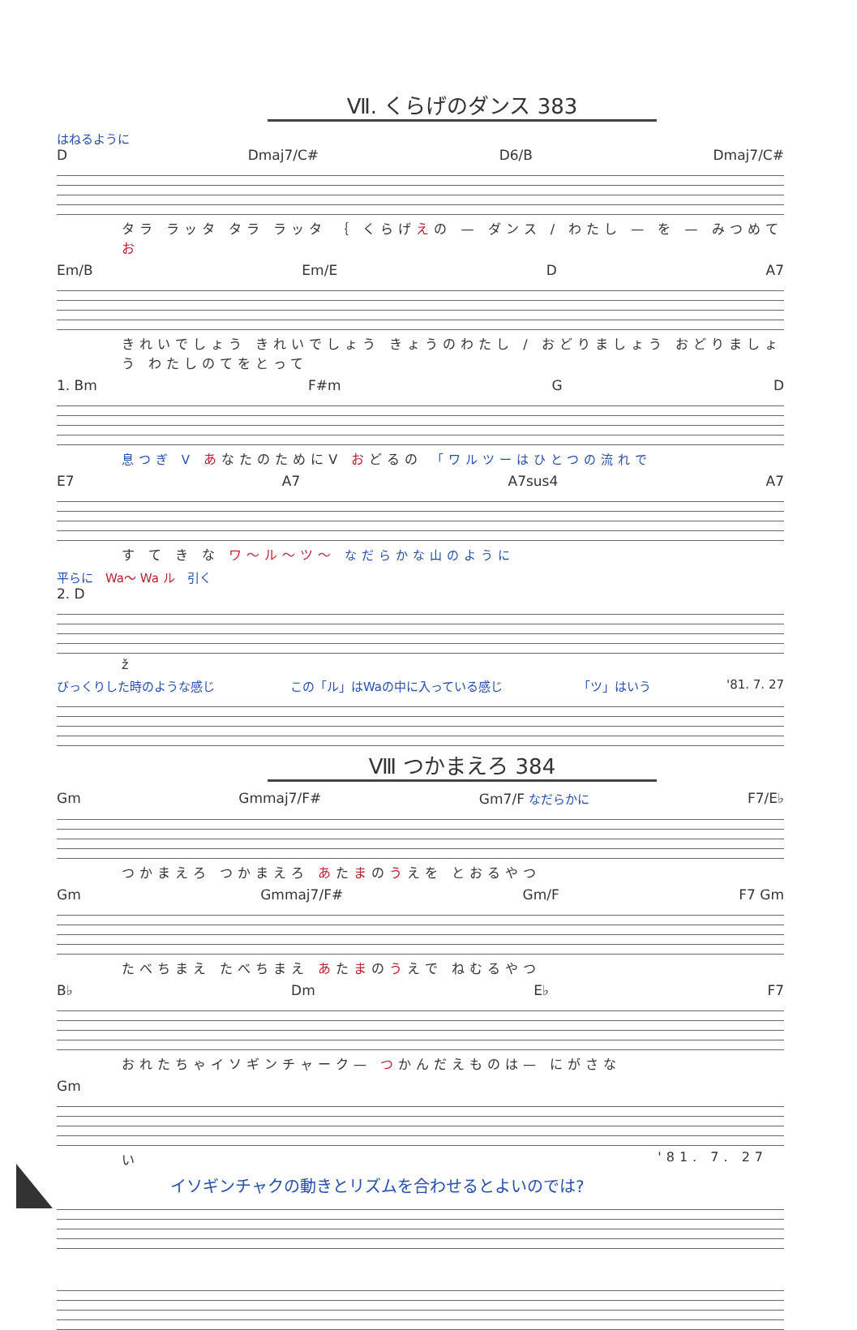Ⅶ. くらげのダンス 383
はねるように
D Dmaj7/C# D6/B Dmaj7/C#
タラ ラッタ タラ ラッタ ｛ くらげえの — ダンス / わたし — を — みつめて お
Em/B Em/E D A7
きれいでしょう きれいでしょう きょうのわたし / おどりましょう おどりましょう わたしのてをとって
1. Bm F#m G D
息つぎ V あなたのためにV おどるの 「ワルツーはひとつの流れで
E7 A7 A7sus4 A7
す て き な ワ〜ル〜ツ〜 なだらかな山のように
平らに　Wa〜 Wa ル　引く
2. D
ž
びっくりした時のような感じ この「ル」はWaの中に入っている感じ 「ツ」はいう '81. 7. 27
Ⅷ つかまえろ 384
Gm Gmmaj7/F# Gm7/F なだらかに F7/E♭
つかまえろ つかまえろ あたまのうえを とおるやつ
Gm Gmmaj7/F# Gm/F F7 Gm
たべちまえ たべちまえ あたまのうえで ねむるやつ
B♭ Dm E♭ F7
おれたちゃイソギンチャーク— つかんだえものは— にがさな
Gm
い '81. 7. 27
イソギンチャクの動きとリズムを合わせるとよいのでは?